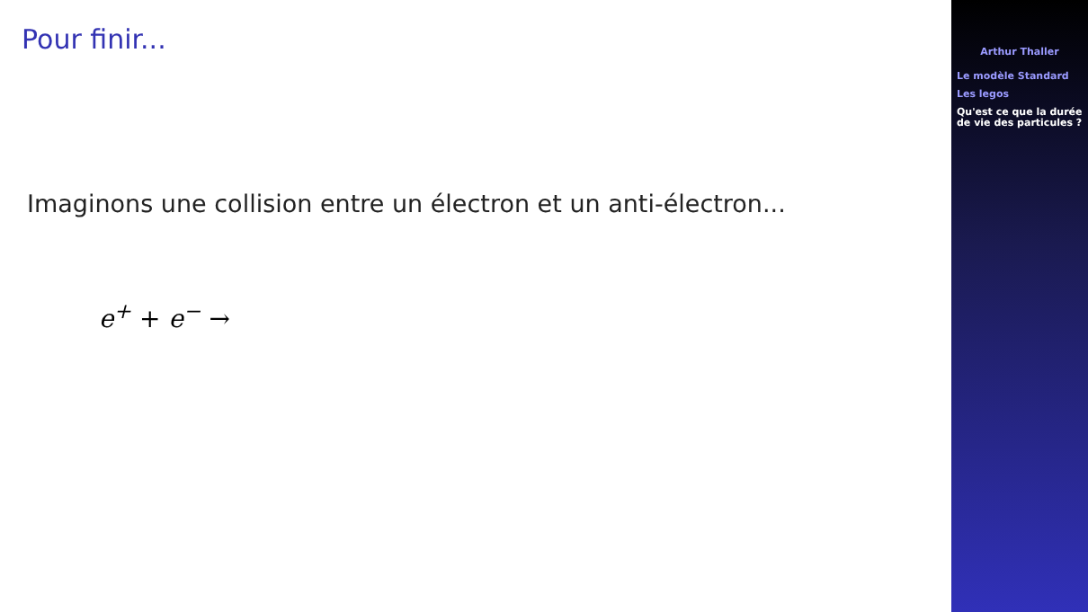Pour finir...
Imaginons une collision entre un électron et un anti-électron...
e<sup>+</sup> + e<sup>−</sup> →
Arthur Thaller
Le modèle Standard
Les legos
Qu'est ce que la durée de vie des particules ?